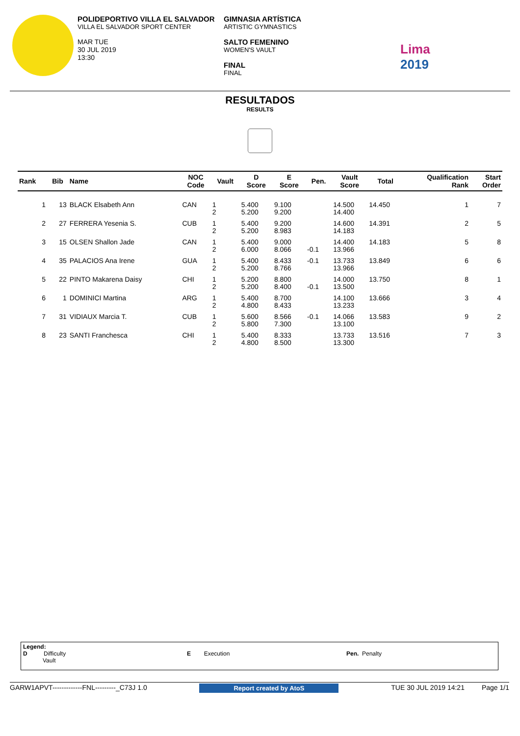POLIDEPORTIVO VILLA EL SALVADOR
VILLA EL SALVADOR SPORT CENTER
MAR TUE
30 JUL 2019
13:30
GIMNASIA ARTÍSTICA
ARTISTIC GYMNASTICS
SALTO FEMENINO
WOMEN'S VAULT
FINAL
FINAL
Lima
2019
RESULTADOS
RESULTS
| Rank | Bib | Name | NOC Code | Vault | D Score | E Score | Pen. | Vault Score | Total | Qualification Rank | Start Order |
| --- | --- | --- | --- | --- | --- | --- | --- | --- | --- | --- | --- |
| 1 | 13 | BLACK Elsabeth Ann | CAN | 1 2 | 5.400 5.200 | 9.100 9.200 | | 14.500 14.400 | 14.450 | 1 | 7 |
| 2 | 27 | FERRERA Yesenia S. | CUB | 1 2 | 5.400 5.200 | 9.200 8.983 | | 14.600 14.183 | 14.391 | 2 | 5 |
| 3 | 15 | OLSEN Shallon Jade | CAN | 1 2 | 5.400 6.000 | 9.000 8.066 | -0.1 | 14.400 13.966 | 14.183 | 5 | 8 |
| 4 | 35 | PALACIOS Ana Irene | GUA | 1 2 | 5.400 5.200 | 8.433 8.766 | -0.1 | 13.733 13.966 | 13.849 | 6 | 6 |
| 5 | 22 | PINTO Makarena Daisy | CHI | 1 2 | 5.200 5.200 | 8.800 8.400 | -0.1 | 14.000 13.500 | 13.750 | 8 | 1 |
| 6 | 1 | DOMINICI Martina | ARG | 1 2 | 5.400 4.800 | 8.700 8.433 | | 14.100 13.233 | 13.666 | 3 | 4 |
| 7 | 31 | VIDIAUX Marcia T. | CUB | 1 2 | 5.600 5.800 | 8.566 7.300 | -0.1 | 14.066 13.100 | 13.583 | 9 | 2 |
| 8 | 23 | SANTI Franchesca | CHI | 1 2 | 5.400 4.800 | 8.333 8.500 | | 13.733 13.300 | 13.516 | 7 | 3 |
Legend:
D Difficulty
Vault
E Execution Pen. Penalty
GARW1APVT-------------FNL---------_C73J 1.0 Report created by AtoS TUE 30 JUL 2019 14:21 Page 1/1